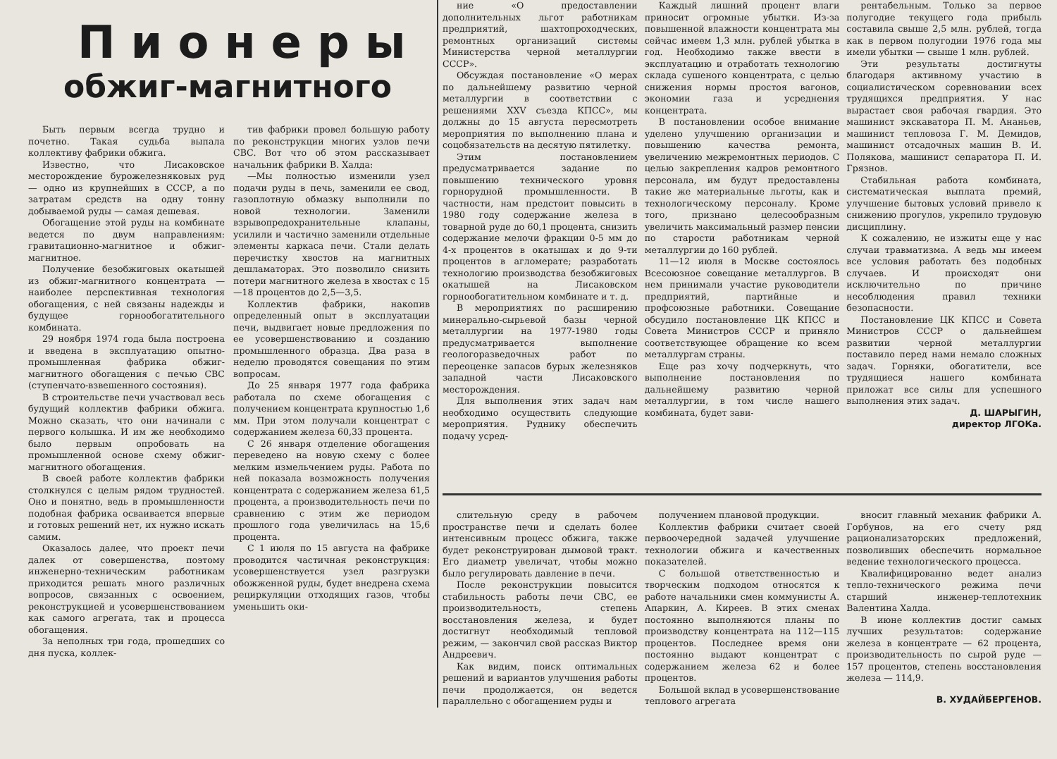Пионеры
обжиг-магнитного
Быть первым всегда трудно и почетно. Такая судьба выпала коллективу фабрики обжига.
Известно, что Лисаковское месторождение буроже­лезняковых руд — одно из крупнейших в СССР, а по затратам средств на одну тонну добываемой руды — самая дешевая.
Обогащение этой руды на комбинате ведется по двум направлениям: гравитационно-магнитное и обжиг-магнитное.
Получение безобжиговых окатышей из обжиг-магнитного концентрата — наиболее перспективная технология обогащения, с ней связаны надежды и будущее горнообогатительного комбината.
29 ноября 1974 года была построена и введена в эксплуатацию опытно-промышленная фабрика обжиг-магнитного обогащения с печью СВС (ступенчато-взвешенного состояния).
В строительстве печи участвовал весь будущий коллектив фабрики обжига. Можно сказать, что они начинали с первого колышка. И им же необходимо было первым опробовать на промышленной основе схему обжиг-магнитного обогащения.
В своей работе коллектив фабрики столкнулся с целым рядом трудностей. Оно и понятно, ведь в промышленности подобная фабрика осваивается впервые и готовых решений нет, их нужно искать самим.
Оказалось далее, что проект печи далек от совершенства, поэтому инженерно-техническим работникам приходится решать много различных вопросов, связанных с освоением, реконструкцией и усовершенствованием как самого агрегата, так и процесса обогащения.
За неполных три года, прошедших со дня пуска, коллек-
тив фабрики провел большую работу по реконструкции многих узлов печи СВС. Вот что об этом рассказывает начальник фабрики В. Халда:
—Мы полностью изменили узел подачи руды в печь, заменили ее свод, газоплотную обмазку выполнили по новой технологии. Заменили взрывопредохранительные клапаны, усилили и частично заменили отдельные элементы каркаса печи. Стали делать перечистку хвостов на магнитных дешламаторах. Это позволило снизить потери магнитного железа в хвостах с 15—18 процентов до 2,5—3,5.
Коллектив фабрики, накопив определенный опыт в эксплуатации печи, выдвигает новые предложения по ее усовершенствованию и созданию промышленного образца. Два раза в неделю проводятся совещания по этим вопросам.
До 25 января 1977 года фабрика работала по схеме обогащения с получением концентрата крупностью 1,6 мм. При этом получали концентрат с содержанием железа 60,33 процента.
С 26 января отделение обогащения переведено на новую схему с более мелким измельчением руды. Работа по ней показала возможность получения концентрата с содержанием железа 61,5 процента, а производительность печи по сравнению с этим же периодом прошлого года увеличилась на 15,6 процента.
С 1 июля по 15 августа на фабрике проводится частичная реконструкция: усовершенствуется узел разгрузки обожженной руды, будет внедрена схема рециркуляции отходящих газов, чтобы уменьшить оки-
ние «О предоставлении дополнительных льгот работникам предприятий, шахтопроходческих, ремонтных организаций системы Министерства черной металлургии СССР».
Обсуждая постановление «О мерах по дальнейшему развитию черной металлургии в соответствии с решениями XXV съезда КПСС», мы должны до 15 августа пересмотреть мероприятия по выполнению плана и соцобязательств на десятую пятилетку.
Этим постановлением предусматривается задание по повышению технического уровня горнорудной промышленности. В частности, нам предстоит повысить в 1980 году содержание железа в товарной руде до 60,1 процента, снизить содержание мелочи фракции 0-5 мм до 4-х процентов в окатышах и до 9-ти процентов в агломерате; разработать технологию производства безобжиговых окатышей на Лисаковском горнообогатительном комбинате и т. д.
В мероприятиях по расширению минерально-сырьевой базы черной металлургии на 1977-1980 годы предусматривается выполнение геологоразведочных работ по переоценке запасов бурых железняков западной части Лисаковского месторождения.
Для выполнения этих задач нам необходимо осуществить следующие мероприятия. Руднику обеспечить подачу усред-
Каждый лишний процент влаги приносит огромные убытки. Из-за повышенной влажности концентрата мы сейчас имеем 1,3 млн. рублей убытка в год. Необходимо также ввести в эксплуатацию и отработать технологию склада сушеного концентрата, с целью снижения нормы простоя вагонов, экономии газа и усреднения концентрата.
В постановлении особое внимание уделено улучшению организации и повышению качества ремонта, увеличению межремонтных периодов. С целью закрепления кадров ремонтного персонала, им будут предоставлены такие же материальные льготы, как и технологическому персоналу. Кроме того, признано целесообразным увеличить максимальный размер пенсии по старости работникам черной металлургии до 160 рублей.
11—12 июля в Москве состоялось Всесоюзное совещание металлургов. В нем принимали участие руководители предприятий, партийные и профсоюзные работники. Совещание обсудило постановление ЦК КПСС и Совета Министров СССР и приняло соответствующее обращение ко всем металлургам страны.
Еще раз хочу подчеркнуть, что выполнение постановления по дальнейшему развитию черной металлургии, в том числе нашего комбината, будет зави-
рентабельным. Только за первое полугодие текущего года прибыль составила свыше 2,5 млн. рублей, тогда как в первом полугодии 1976 года мы имели убытки — свыше 1 млн. рублей.
Эти результаты достигнуты благодаря активному участию в социалистическом соревновании всех трудящихся предприятия. У нас вырастает своя рабочая гвардия. Это машинист экскаватора П. М. Ананьев, машинист тепловоза Г. М. Демидов, машинист отсадочных машин В. И. Полякова, машинист сепаратора П. И. Грязнов.
Стабильная работа комбината, систематическая выплата премий, улучшение бытовых условий привело к снижению прогулов, укрепило трудовую дисциплину.
К сожалению, не изжиты еще у нас случаи травматизма. А ведь мы имеем все условия работать без подобных случаев. И происходят они исключительно по причине несоблюдения правил техники безопасности.
Постановление ЦК КПСС и Совета Министров СССР о дальнейшем развитии черной металлургии поставило перед нами немало сложных задач. Горняки, обогатители, все трудящиеся нашего комбината приложат все силы для успешного выполнения этих задач.
Д. ШАРЫГИН,
директор ЛГОКа.
слительную среду в рабочем пространстве печи и сделать более интенсивным процесс обжига, также будет реконструирован дымовой тракт. Его диаметр увеличат, чтобы можно было регулировать давление в печи.
После реконструкции повысится стабильность работы печи СВС, ее производительность, степень восстановления железа, и будет достигнут необходимый тепловой режим, — закончил свой рассказ Виктор Андреевич.
Как видим, поиск оптимальных решений и вариантов улучшения работы печи продолжается, он ведется параллельно с обогащением руды и
получением плановой продукции.
Коллектив фабрики считает своей первоочередной задачей улучшение технологии обжига и качественных показателей.
С большой ответственностью и творческим подходом относятся к работе начальники смен коммунисты А. Апаркин, А. Киреев. В этих сменах постоянно выполняются планы по производству концентрата на 112—115 процентов. Последнее время они постоянно выдают концентрат с содержанием железа 62 и более процентов.
Большой вклад в усовершенствование теплового агрегата
вносит главный механик фабрики А. Горбунов, на его счету ряд рационализаторских предложений, позволивших обеспечить нормальное ведение технологического процесса.
Квалифицированно ведет анализ тепло-технического режима печи старший инженер-теплотехник Валентина Халда.
В июне коллектив достиг самых лучших результатов: содержание железа в концентрате — 62 процента, производительность по сырой руде — 157 процентов, степень восстановления железа — 114,9.
В. ХУДАЙБЕРГЕНОВ.